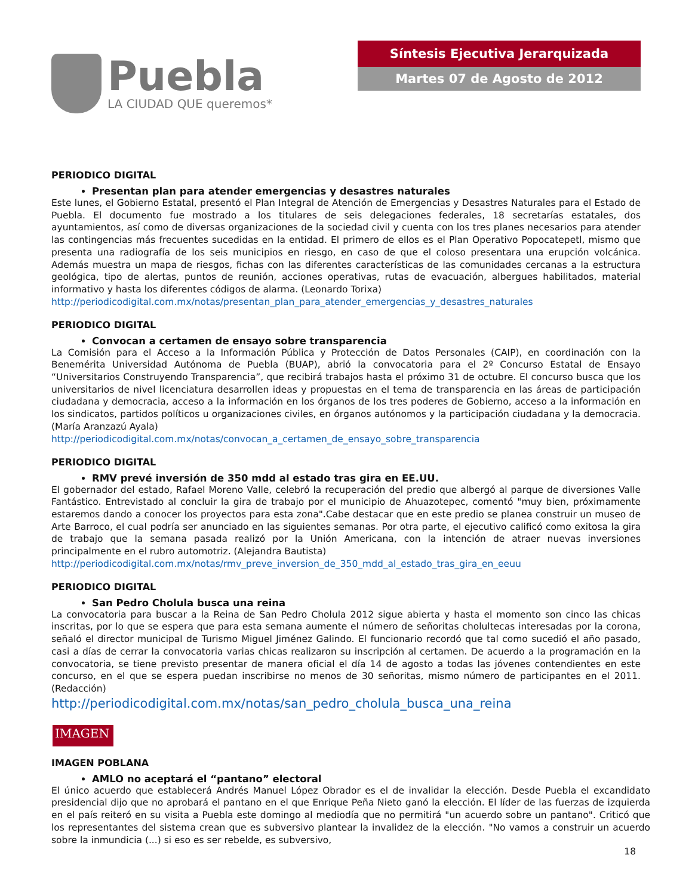Puebla
LA CIUDAD QUE queremos*
Síntesis Ejecutiva Jerarquizada
Martes 07 de Agosto de 2012
PERIODICO DIGITAL
Presentan plan para atender emergencias y desastres naturales
Este lunes, el Gobierno Estatal, presentó el Plan Integral de Atención de Emergencias y Desastres Naturales para el Estado de Puebla. El documento fue mostrado a los titulares de seis delegaciones federales, 18 secretarías estatales, dos ayuntamientos, así como de diversas organizaciones de la sociedad civil y cuenta con los tres planes necesarios para atender las contingencias más frecuentes sucedidas en la entidad. El primero de ellos es el Plan Operativo Popocatepetl, mismo que presenta una radiografía de los seis municipios en riesgo, en caso de que el coloso presentara una erupción volcánica. Además muestra un mapa de riesgos, fichas con las diferentes características de las comunidades cercanas a la estructura geológica, tipo de alertas, puntos de reunión, acciones operativas, rutas de evacuación, albergues habilitados, material informativo y hasta los diferentes códigos de alarma. (Leonardo Torixa)
http://periodicodigital.com.mx/notas/presentan_plan_para_atender_emergencias_y_desastres_naturales
PERIODICO DIGITAL
Convocan a certamen de ensayo sobre transparencia
La Comisión para el Acceso a la Información Pública y Protección de Datos Personales (CAIP), en coordinación con la Benemérita Universidad Autónoma de Puebla (BUAP), abrió la convocatoria para el 2º Concurso Estatal de Ensayo “Universitarios Construyendo Transparencia”, que recibirá trabajos hasta el próximo 31 de octubre. El concurso busca que los universitarios de nivel licenciatura desarrollen ideas y propuestas en el tema de transparencia en las áreas de participación ciudadana y democracia, acceso a la información en los órganos de los tres poderes de Gobierno, acceso a la información en los sindicatos, partidos políticos u organizaciones civiles, en órganos autónomos y la participación ciudadana y la democracia. (María Aranzazú Ayala)
http://periodicodigital.com.mx/notas/convocan_a_certamen_de_ensayo_sobre_transparencia
PERIODICO DIGITAL
RMV prevé inversión de 350 mdd al estado tras gira en EE.UU.
El gobernador del estado, Rafael Moreno Valle, celebró la recuperación del predio que albergó al parque de diversiones Valle Fantástico. Entrevistado al concluir la gira de trabajo por el municipio de Ahuazotepec, comentó "muy bien, próximamente estaremos dando a conocer los proyectos para esta zona".Cabe destacar que en este predio se planea construir un museo de Arte Barroco, el cual podría ser anunciado en las siguientes semanas. Por otra parte, el ejecutivo calificó como exitosa la gira de trabajo que la semana pasada realizó por la Unión Americana, con la intención de atraer nuevas inversiones principalmente en el rubro automotriz. (Alejandra Bautista)
http://periodicodigital.com.mx/notas/rmv_preve_inversion_de_350_mdd_al_estado_tras_gira_en_eeuu
PERIODICO DIGITAL
San Pedro Cholula busca una reina
La convocatoria para buscar a la Reina de San Pedro Cholula 2012 sigue abierta y hasta el momento son cinco las chicas inscritas, por lo que se espera que para esta semana aumente el número de señoritas cholultecas interesadas por la corona, señaló el director municipal de Turismo Miguel Jiménez Galindo. El funcionario recordó que tal como sucedió el año pasado, casi a días de cerrar la convocatoria varias chicas realizaron su inscripción al certamen. De acuerdo a la programación en la convocatoria, se tiene previsto presentar de manera oficial el día 14 de agosto a todas las jóvenes contendientes en este concurso, en el que se espera puedan inscribirse no menos de 30 señoritas, mismo número de participantes en el 2011. (Redacción)
http://periodicodigital.com.mx/notas/san_pedro_cholula_busca_una_reina
IMAGEN
IMAGEN POBLANA
AMLO no aceptará el “pantano” electoral
El único acuerdo que establecerá Andrés Manuel López Obrador es el de invalidar la elección. Desde Puebla el excandidato presidencial dijo que no aprobará el pantano en el que Enrique Peña Nieto ganó la elección. El líder de las fuerzas de izquierda en el país reiteró en su visita a Puebla este domingo al mediodía que no permitirá "un acuerdo sobre un pantano". Criticó que los representantes del sistema crean que es subversivo plantear la invalidez de la elección. "No vamos a construir un acuerdo sobre la inmundicia (...) si eso es ser rebelde, es subversivo,
18